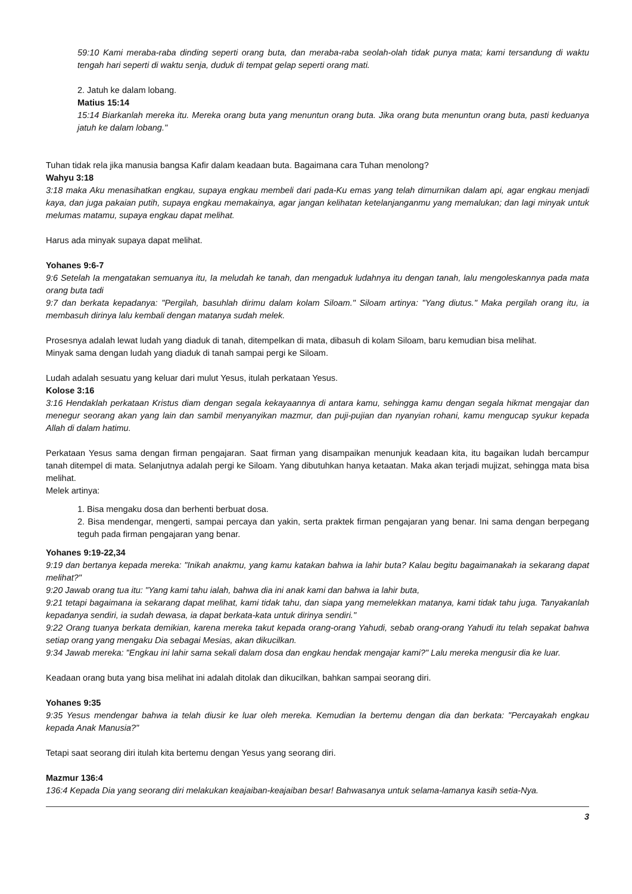59:10 Kami meraba-raba dinding seperti orang buta, dan meraba-raba seolah-olah tidak punya mata; kami tersandung di waktu tengah hari seperti di waktu senja, duduk di tempat gelap seperti orang mati.
2. Jatuh ke dalam lobang.
Matius 15:14
15:14 Biarkanlah mereka itu. Mereka orang buta yang menuntun orang buta. Jika orang buta menuntun orang buta, pasti keduanya jatuh ke dalam lobang."
Tuhan tidak rela jika manusia bangsa Kafir dalam keadaan buta. Bagaimana cara Tuhan menolong?
Wahyu 3:18
3:18 maka Aku menasihatkan engkau, supaya engkau membeli dari pada-Ku emas yang telah dimurnikan dalam api, agar engkau menjadi kaya, dan juga pakaian putih, supaya engkau memakainya, agar jangan kelihatan ketelanjanganmu yang memalukan; dan lagi minyak untuk melumas matamu, supaya engkau dapat melihat.
Harus ada minyak supaya dapat melihat.
Yohanes 9:6-7
9:6 Setelah Ia mengatakan semuanya itu, Ia meludah ke tanah, dan mengaduk ludahnya itu dengan tanah, lalu mengoleskannya pada mata orang buta tadi
9:7 dan berkata kepadanya: "Pergilah, basuhlah dirimu dalam kolam Siloam." Siloam artinya: "Yang diutus." Maka pergilah orang itu, ia membasuh dirinya lalu kembali dengan matanya sudah melek.
Prosesnya adalah lewat ludah yang diaduk di tanah, ditempelkan di mata, dibasuh di kolam Siloam, baru kemudian bisa melihat.
Minyak sama dengan ludah yang diaduk di tanah sampai pergi ke Siloam.
Ludah adalah sesuatu yang keluar dari mulut Yesus, itulah perkataan Yesus.
Kolose 3:16
3:16 Hendaklah perkataan Kristus diam dengan segala kekayaannya di antara kamu, sehingga kamu dengan segala hikmat mengajar dan menegur seorang akan yang lain dan sambil menyanyikan mazmur, dan puji-pujian dan nyanyian rohani, kamu mengucap syukur kepada Allah di dalam hatimu.
Perkataan Yesus sama dengan firman pengajaran. Saat firman yang disampaikan menunjuk keadaan kita, itu bagaikan ludah bercampur tanah ditempel di mata. Selanjutnya adalah pergi ke Siloam. Yang dibutuhkan hanya ketaatan. Maka akan terjadi mujizat, sehingga mata bisa melihat.
Melek artinya:
1. Bisa mengaku dosa dan berhenti berbuat dosa.
2. Bisa mendengar, mengerti, sampai percaya dan yakin, serta praktek firman pengajaran yang benar. Ini sama dengan berpegang teguh pada firman pengajaran yang benar.
Yohanes 9:19-22,34
9:19 dan bertanya kepada mereka: "Inikah anakmu, yang kamu katakan bahwa ia lahir buta? Kalau begitu bagaimanakah ia sekarang dapat melihat?"
9:20 Jawab orang tua itu: "Yang kami tahu ialah, bahwa dia ini anak kami dan bahwa ia lahir buta,
9:21 tetapi bagaimana ia sekarang dapat melihat, kami tidak tahu, dan siapa yang memelekkan matanya, kami tidak tahu juga. Tanyakanlah kepadanya sendiri, ia sudah dewasa, ia dapat berkata-kata untuk dirinya sendiri."
9:22 Orang tuanya berkata demikian, karena mereka takut kepada orang-orang Yahudi, sebab orang-orang Yahudi itu telah sepakat bahwa setiap orang yang mengaku Dia sebagai Mesias, akan dikucilkan.
9:34 Jawab mereka: "Engkau ini lahir sama sekali dalam dosa dan engkau hendak mengajar kami?" Lalu mereka mengusir dia ke luar.
Keadaan orang buta yang bisa melihat ini adalah ditolak dan dikucilkan, bahkan sampai seorang diri.
Yohanes 9:35
9:35 Yesus mendengar bahwa ia telah diusir ke luar oleh mereka. Kemudian Ia bertemu dengan dia dan berkata: "Percayakah engkau kepada Anak Manusia?"
Tetapi saat seorang diri itulah kita bertemu dengan Yesus yang seorang diri.
Mazmur 136:4
136:4 Kepada Dia yang seorang diri melakukan keajaiban-keajaiban besar! Bahwasanya untuk selama-lamanya kasih setia-Nya.
3